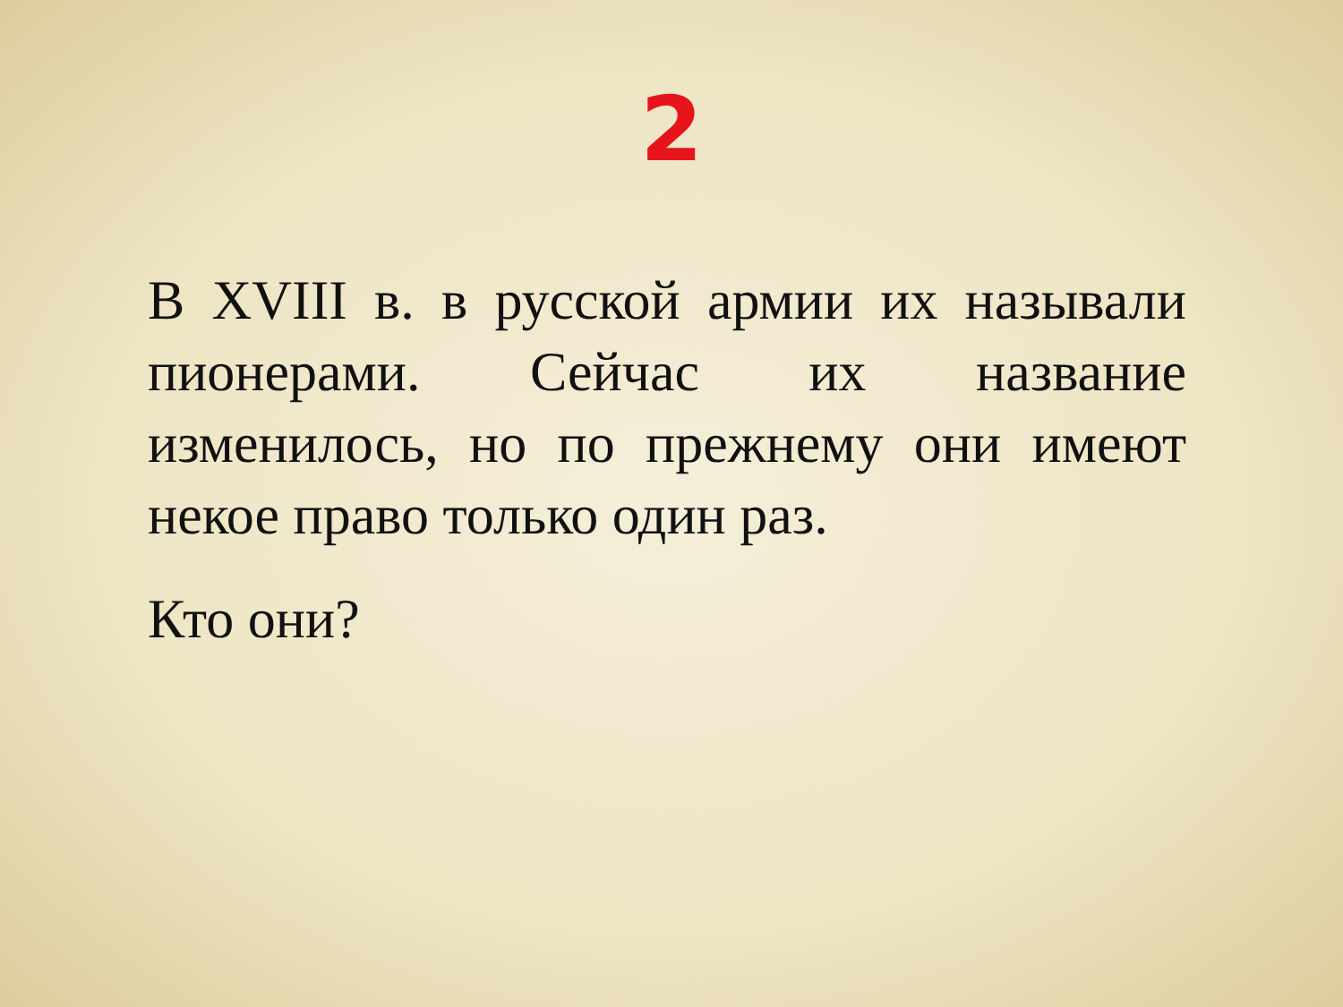2
В XVIII в. в русской армии их называли пионерами. Сейчас их название изменилось, но по прежнему они имеют некое право только один раз.
Кто они?